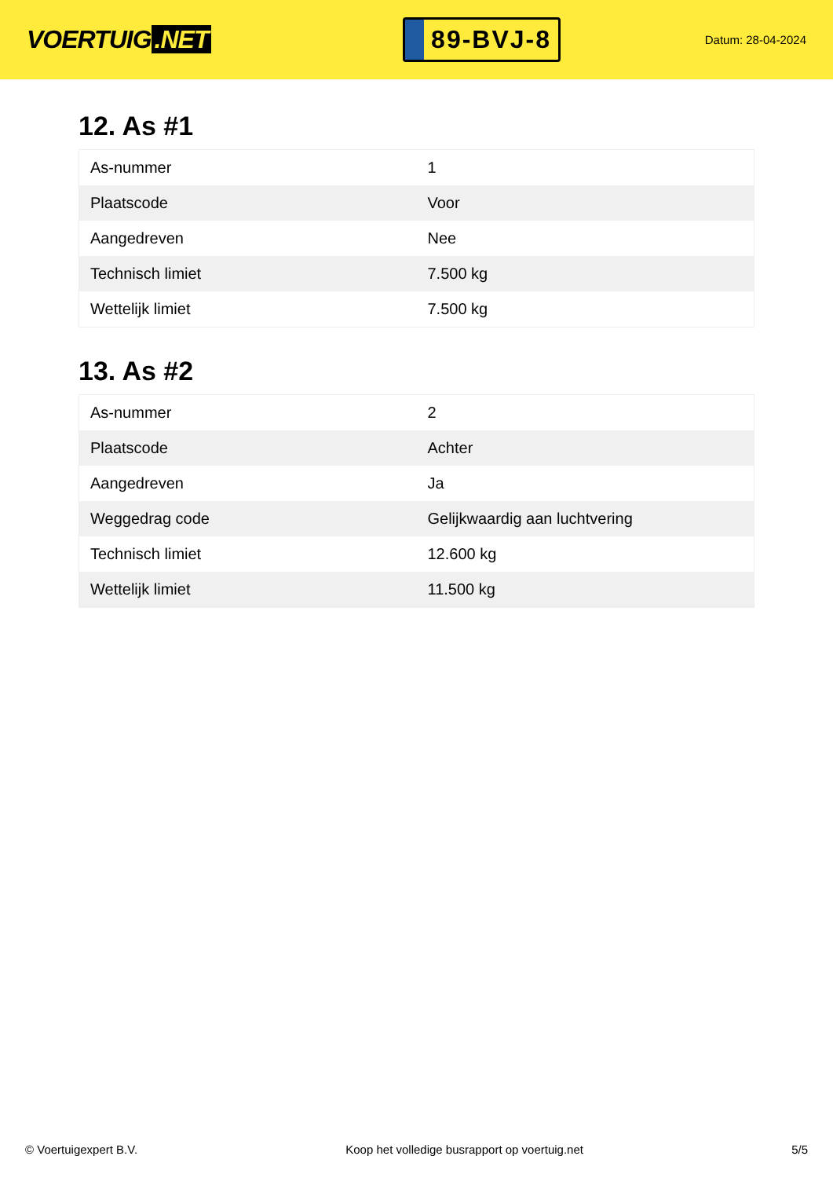VOERTUIG.NET
89-BVJ-8
Datum: 28-04-2024
12. As #1
| As-nummer | 1 |
| Plaatscode | Voor |
| Aangedreven | Nee |
| Technisch limiet | 7.500 kg |
| Wettelijk limiet | 7.500 kg |
13. As #2
| As-nummer | 2 |
| Plaatscode | Achter |
| Aangedreven | Ja |
| Weggedrag code | Gelijkwaardig aan luchtvering |
| Technisch limiet | 12.600 kg |
| Wettelijk limiet | 11.500 kg |
© Voertuigexpert B.V. Koop het volledige busrapport op voertuig.net 5/5